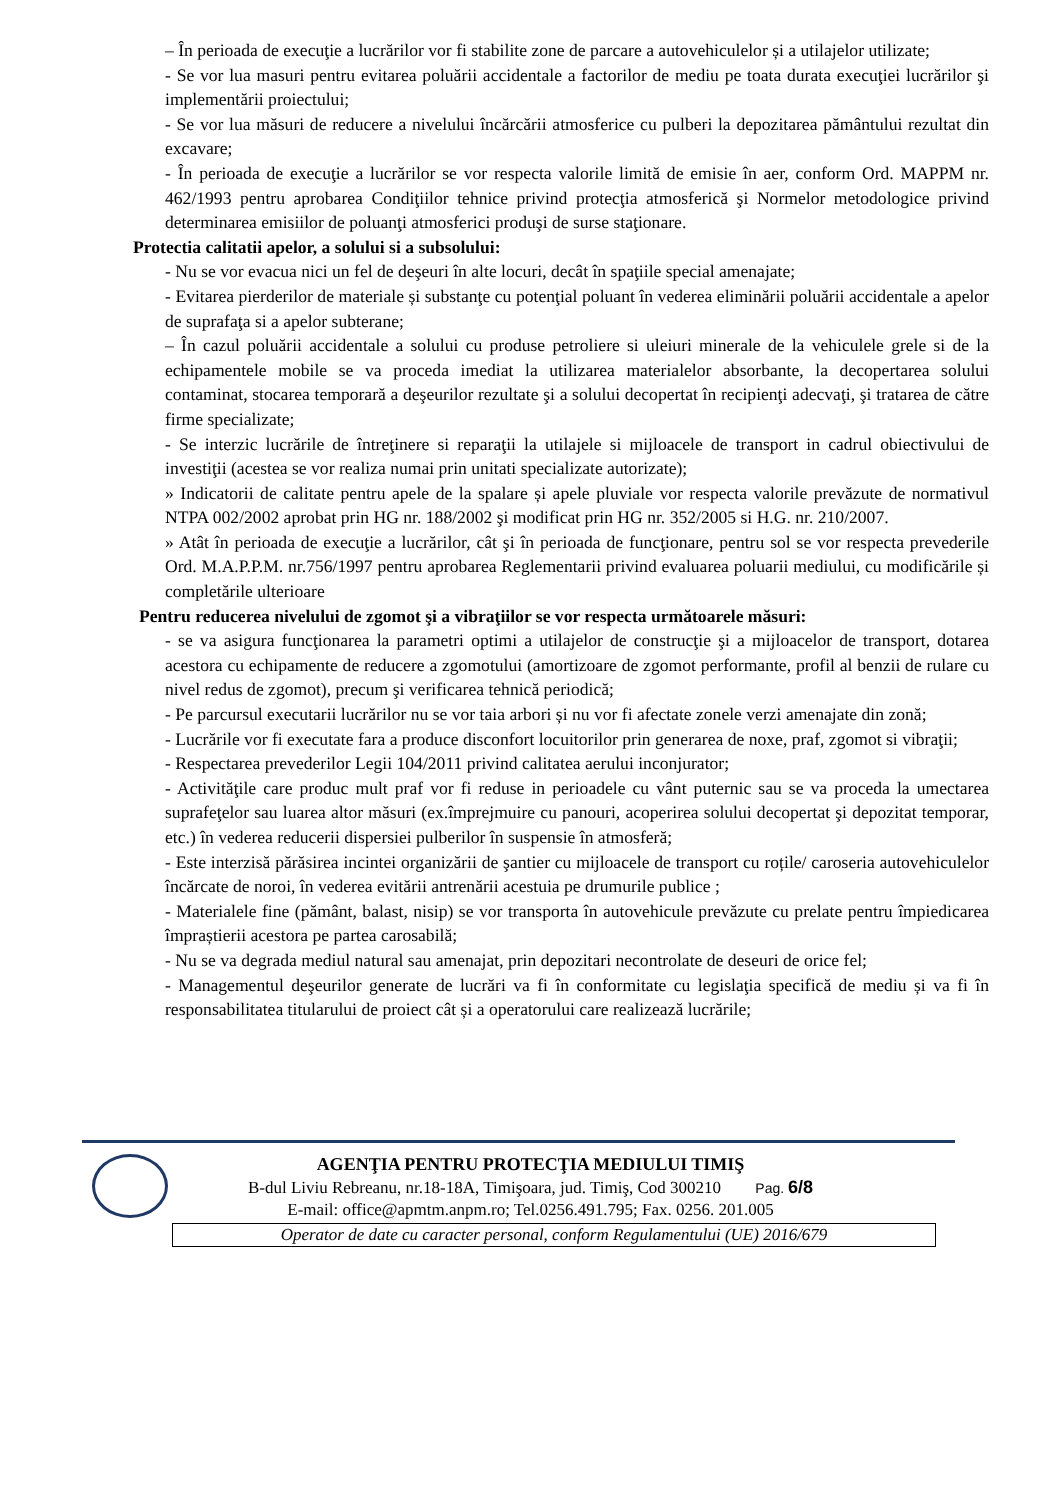– În perioada de execuţie a lucrărilor vor fi stabilite zone de parcare a autovehiculelor și a utilajelor utilizate;
- Se vor lua masuri pentru evitarea poluării accidentale a factorilor de mediu pe toata durata execuţiei lucrărilor şi implementării proiectului;
- Se vor lua măsuri de reducere a nivelului încărcării atmosferice cu pulberi la depozitarea pământului rezultat din excavare;
- În perioada de execuţie a lucrărilor se vor respecta valorile limită de emisie în aer, conform Ord. MAPPM nr. 462/1993 pentru aprobarea Condiţiilor tehnice privind protecţia atmosferică şi Normelor metodologice privind determinarea emisiilor de poluanţi atmosferici produşi de surse staţionare.
Protectia calitatii apelor, a solului si a subsolului:
- Nu se vor evacua nici un fel de deşeuri în alte locuri, decât în spaţiile special amenajate;
- Evitarea pierderilor de materiale și substanţe cu potenţial poluant în vederea eliminării poluării accidentale a apelor de suprafaţa si a apelor subterane;
– În cazul poluării accidentale a solului cu produse petroliere si uleiuri minerale de la vehiculele grele si de la echipamentele mobile se va proceda imediat la utilizarea materialelor absorbante, la decopertarea solului contaminat, stocarea temporară a deşeurilor rezultate şi a solului decopertat în recipienţi adecvaţi, şi tratarea de către firme specializate;
- Se interzic lucrările de întreţinere si reparaţii la utilajele si mijloacele de transport in cadrul obiectivului de investiţii (acestea se vor realiza numai prin unitati specializate autorizate);
» Indicatorii de calitate pentru apele de la spalare și apele pluviale vor respecta valorile prevăzute de normativul NTPA 002/2002 aprobat prin HG nr. 188/2002 şi modificat prin HG nr. 352/2005 si H.G. nr. 210/2007.
» Atât în perioada de execuţie a lucrărilor, cât şi în perioada de funcţionare, pentru sol se vor respecta prevederile Ord. M.A.P.P.M. nr.756/1997 pentru aprobarea Reglementarii privind evaluarea poluarii mediului, cu modificările și completările ulterioare
Pentru reducerea nivelului de zgomot şi a vibraţiilor se vor respecta următoarele măsuri:
- se va asigura funcţionarea la parametri optimi a utilajelor de construcţie şi a mijloacelor de transport, dotarea acestora cu echipamente de reducere a zgomotului (amortizoare de zgomot performante, profil al benzii de rulare cu nivel redus de zgomot), precum şi verificarea tehnică periodică;
- Pe parcursul executarii lucrărilor nu se vor taia arbori și nu vor fi afectate zonele verzi amenajate din zonă;
- Lucrările vor fi executate fara a produce disconfort locuitorilor prin generarea de noxe, praf, zgomot si vibraţii;
- Respectarea prevederilor Legii 104/2011 privind calitatea aerului inconjurator;
- Activităţile care produc mult praf vor fi reduse in perioadele cu vânt puternic sau se va proceda la umectarea suprafeţelor sau luarea altor măsuri (ex.împrejmuire cu panouri, acoperirea solului decopertat şi depozitat temporar, etc.) în vederea reducerii dispersiei pulberilor în suspensie în atmosferă;
- Este interzisă părăsirea incintei organizării de şantier cu mijloacele de transport cu roțile/ caroseria autovehiculelor încărcate de noroi, în vederea evitării antrenării acestuia pe drumurile publice ;
- Materialele fine (pământ, balast, nisip) se vor transporta în autovehicule prevăzute cu prelate pentru împiedicarea împraștierii acestora pe partea carosabilă;
- Nu se va degrada mediul natural sau amenajat, prin depozitari necontrolate de deseuri de orice fel;
- Managementul deşeurilor generate de lucrări va fi în conformitate cu legislaţia specifică de mediu și va fi în responsabilitatea titularului de proiect cât și a operatorului care realizează lucrările;
AGENŢIA PENTRU PROTECŢIA MEDIULUI TIMIŞ
B-dul Liviu Rebreanu, nr.18-18A, Timişoara, jud. Timiş, Cod 300210 Pag. 6/8
E-mail: office@apmtm.anpm.ro; Tel.0256.491.795; Fax. 0256. 201.005
Operator de date cu caracter personal, conform Regulamentului (UE) 2016/679